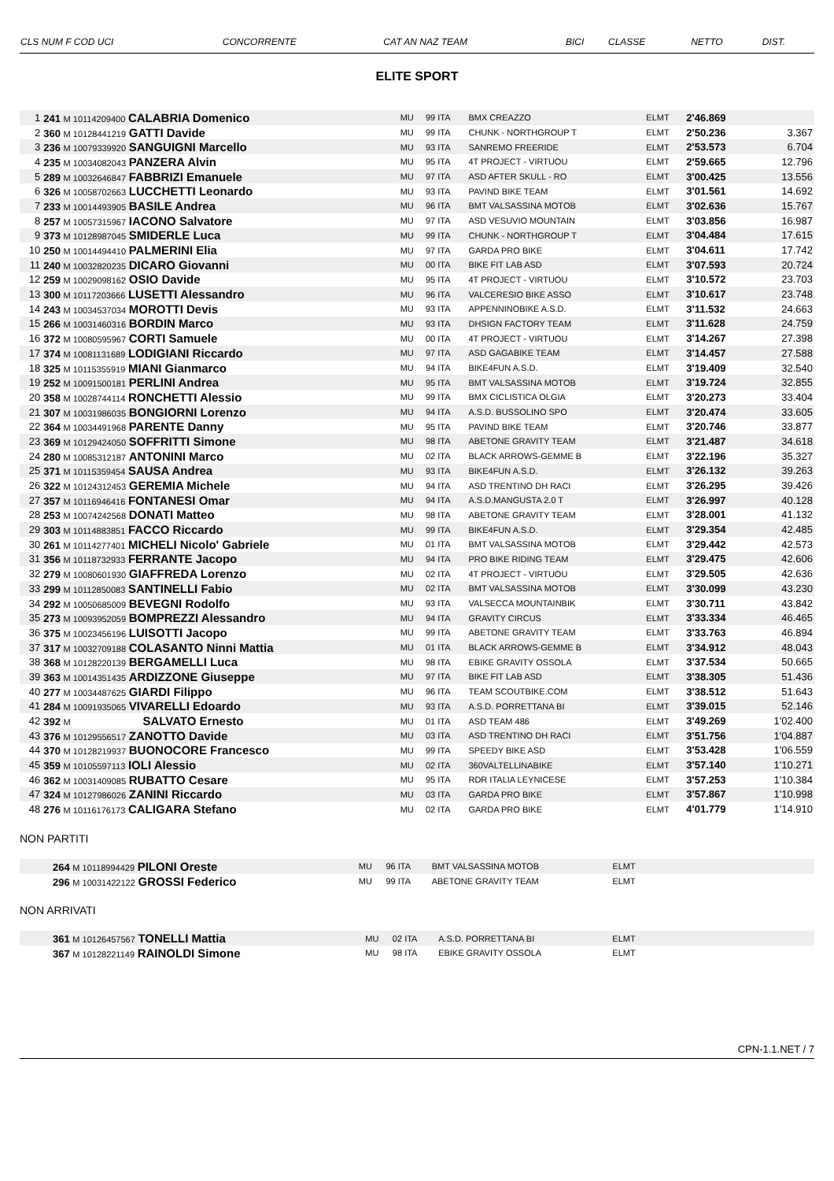| CLS NUM F COD UCI | CONCORRENTE | CAT AN NAZ TEAM | BICI | CLASSE | NETTO | DIST. |
ELITE SPORT
| 1 | 241 M 10114209400 CALABRIA Domenico | MU | 99 ITA | BMX CREAZZO | ELMT | 2'46.869 | |
| 2 | 360 M 10128441219 GATTI Davide | MU | 99 ITA | CHUNK - NORTHGROUP T | ELMT | 2'50.236 | 3.367 |
| 3 | 236 M 10079339920 SANGUIGNI Marcello | MU | 93 ITA | SANREMO FREERIDE | ELMT | 2'53.573 | 6.704 |
| 4 | 235 M 10034082043 PANZERA Alvin | MU | 95 ITA | 4T PROJECT - VIRTUOU | ELMT | 2'59.665 | 12.796 |
| 5 | 289 M 10032646847 FABBRIZI Emanuele | MU | 97 ITA | ASD AFTER SKULL - RO | ELMT | 3'00.425 | 13.556 |
| 6 | 326 M 10058702663 LUCCHETTI Leonardo | MU | 93 ITA | PAVIND BIKE TEAM | ELMT | 3'01.561 | 14.692 |
| 7 | 233 M 10014493905 BASILE Andrea | MU | 96 ITA | BMT VALSASSINA MOTOB | ELMT | 3'02.636 | 15.767 |
| 8 | 257 M 10057315967 IACONO Salvatore | MU | 97 ITA | ASD VESUVIO MOUNTAIN | ELMT | 3'03.856 | 16.987 |
| 9 | 373 M 10128987045 SMIDERLE Luca | MU | 99 ITA | CHUNK - NORTHGROUP T | ELMT | 3'04.484 | 17.615 |
| 10 | 250 M 10014494410 PALMERINI Elia | MU | 97 ITA | GARDA PRO BIKE | ELMT | 3'04.611 | 17.742 |
| 11 | 240 M 10032820235 DICARO Giovanni | MU | 00 ITA | BIKE FIT LAB ASD | ELMT | 3'07.593 | 20.724 |
| 12 | 259 M 10029098162 OSIO Davide | MU | 95 ITA | 4T PROJECT - VIRTUOU | ELMT | 3'10.572 | 23.703 |
| 13 | 300 M 10117203666 LUSETTI Alessandro | MU | 96 ITA | VALCERESIO BIKE ASSO | ELMT | 3'10.617 | 23.748 |
| 14 | 243 M 10034537034 MOROTTI Devis | MU | 93 ITA | APPENNINOBIKE A.S.D. | ELMT | 3'11.532 | 24.663 |
| 15 | 266 M 10031460316 BORDIN Marco | MU | 93 ITA | DHSIGN FACTORY TEAM | ELMT | 3'11.628 | 24.759 |
| 16 | 372 M 10080595967 CORTI Samuele | MU | 00 ITA | 4T PROJECT - VIRTUOU | ELMT | 3'14.267 | 27.398 |
| 17 | 374 M 10081131689 LODIGIANI Riccardo | MU | 97 ITA | ASD GAGABIKE TEAM | ELMT | 3'14.457 | 27.588 |
| 18 | 325 M 10115355919 MIANI Gianmarco | MU | 94 ITA | BIKE4FUN A.S.D. | ELMT | 3'19.409 | 32.540 |
| 19 | 252 M 10091500181 PERLINI Andrea | MU | 95 ITA | BMT VALSASSINA MOTOB | ELMT | 3'19.724 | 32.855 |
| 20 | 358 M 10028744114 RONCHETTI Alessio | MU | 99 ITA | BMX CICLISTICA OLGIA | ELMT | 3'20.273 | 33.404 |
| 21 | 307 M 10031986035 BONGIORNI Lorenzo | MU | 94 ITA | A.S.D. BUSSOLINO SPO | ELMT | 3'20.474 | 33.605 |
| 22 | 364 M 10034491968 PARENTE Danny | MU | 95 ITA | PAVIND BIKE TEAM | ELMT | 3'20.746 | 33.877 |
| 23 | 369 M 10129424050 SOFFRITTI Simone | MU | 98 ITA | ABETONE GRAVITY TEAM | ELMT | 3'21.487 | 34.618 |
| 24 | 280 M 10085312187 ANTONINI Marco | MU | 02 ITA | BLACK ARROWS-GEMME B | ELMT | 3'22.196 | 35.327 |
| 25 | 371 M 10115359454 SAUSA Andrea | MU | 93 ITA | BIKE4FUN A.S.D. | ELMT | 3'26.132 | 39.263 |
| 26 | 322 M 10124312453 GEREMIA Michele | MU | 94 ITA | ASD TRENTINO DH RACI | ELMT | 3'26.295 | 39.426 |
| 27 | 357 M 10116946416 FONTANESI Omar | MU | 94 ITA | A.S.D.MANGUSTA 2.0 T | ELMT | 3'26.997 | 40.128 |
| 28 | 253 M 10074242568 DONATI Matteo | MU | 98 ITA | ABETONE GRAVITY TEAM | ELMT | 3'28.001 | 41.132 |
| 29 | 303 M 10114883851 FACCO Riccardo | MU | 99 ITA | BIKE4FUN A.S.D. | ELMT | 3'29.354 | 42.485 |
| 30 | 261 M 10114277401 MICHELI Nicolo' Gabriele | MU | 01 ITA | BMT VALSASSINA MOTOB | ELMT | 3'29.442 | 42.573 |
| 31 | 356 M 10118732933 FERRANTE Jacopo | MU | 94 ITA | PRO BIKE RIDING TEAM | ELMT | 3'29.475 | 42.606 |
| 32 | 279 M 10080601930 GIAFFREDA Lorenzo | MU | 02 ITA | 4T PROJECT - VIRTUOU | ELMT | 3'29.505 | 42.636 |
| 33 | 299 M 10112850083 SANTINELLI Fabio | MU | 02 ITA | BMT VALSASSINA MOTOB | ELMT | 3'30.099 | 43.230 |
| 34 | 292 M 10050685009 BEVEGNI Rodolfo | MU | 93 ITA | VALSECCA MOUNTAINBIK | ELMT | 3'30.711 | 43.842 |
| 35 | 273 M 10093952059 BOMPREZZI Alessandro | MU | 94 ITA | GRAVITY CIRCUS | ELMT | 3'33.334 | 46.465 |
| 36 | 375 M 10023456196 LUISOTTI Jacopo | MU | 99 ITA | ABETONE GRAVITY TEAM | ELMT | 3'33.763 | 46.894 |
| 37 | 317 M 10032709188 COLASANTO Ninni Mattia | MU | 01 ITA | BLACK ARROWS-GEMME B | ELMT | 3'34.912 | 48.043 |
| 38 | 368 M 10128220139 BERGAMELLI Luca | MU | 98 ITA | EBIKE GRAVITY OSSOLA | ELMT | 3'37.534 | 50.665 |
| 39 | 363 M 10014351435 ARDIZZONE Giuseppe | MU | 97 ITA | BIKE FIT LAB ASD | ELMT | 3'38.305 | 51.436 |
| 40 | 277 M 10034487625 GIARDI Filippo | MU | 96 ITA | TEAM SCOUTBIKE.COM | ELMT | 3'38.512 | 51.643 |
| 41 | 284 M 10091935065 VIVARELLI Edoardo | MU | 93 ITA | A.S.D. PORRETTANA BI | ELMT | 3'39.015 | 52.146 |
| 42 | 392 M SALVATO Ernesto | MU | 01 ITA | ASD TEAM 486 | ELMT | 3'49.269 | 1'02.400 |
| 43 | 376 M 10129556517 ZANOTTO Davide | MU | 03 ITA | ASD TRENTINO DH RACI | ELMT | 3'51.756 | 1'04.887 |
| 44 | 370 M 10128219937 BUONOCORE Francesco | MU | 99 ITA | SPEEDY BIKE ASD | ELMT | 3'53.428 | 1'06.559 |
| 45 | 359 M 10105597113 IOLI Alessio | MU | 02 ITA | 360VALTELLINABIKE | ELMT | 3'57.140 | 1'10.271 |
| 46 | 362 M 10031409085 RUBATTO Cesare | MU | 95 ITA | RDR ITALIA LEYNICESE | ELMT | 3'57.253 | 1'10.384 |
| 47 | 324 M 10127986026 ZANINI Riccardo | MU | 03 ITA | GARDA PRO BIKE | ELMT | 3'57.867 | 1'10.998 |
| 48 | 276 M 10116176173 CALIGARA Stefano | MU | 02 ITA | GARDA PRO BIKE | ELMT | 4'01.779 | 1'14.910 |
NON PARTITI
| | 264 M 10118994429 PILONI Oreste | MU | 96 ITA | BMT VALSASSINA MOTOB | ELMT | |
| | 296 M 10031422122 GROSSI Federico | MU | 99 ITA | ABETONE GRAVITY TEAM | ELMT | |
NON ARRIVATI
| | 361 M 10126457567 TONELLI Mattia | MU | 02 ITA | A.S.D. PORRETTANA BI | ELMT | |
| | 367 M 10128221149 RAINOLDI Simone | MU | 98 ITA | EBIKE GRAVITY OSSOLA | ELMT | |
CPN-1.1.NET / 7